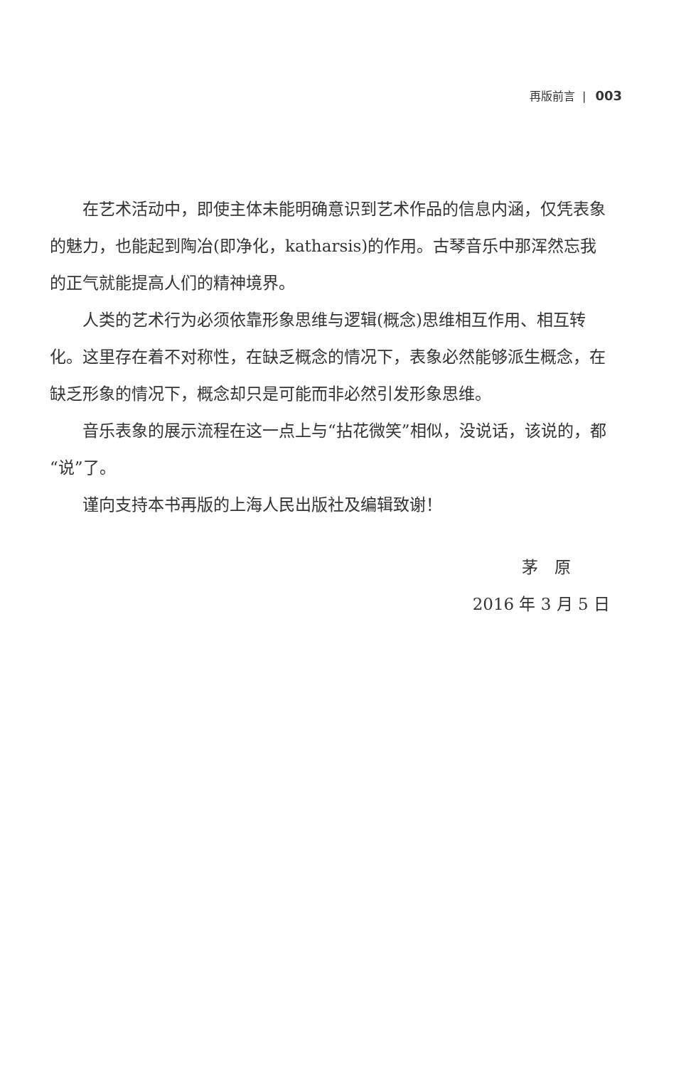再版前言 | 003
在艺术活动中，即使主体未能明确意识到艺术作品的信息内涵，仅凭表象的魅力，也能起到陶冶(即净化，katharsis)的作用。古琴音乐中那浑然忘我的正气就能提高人们的精神境界。
人类的艺术行为必须依靠形象思维与逻辑(概念)思维相互作用、相互转化。这里存在着不对称性，在缺乏概念的情况下，表象必然能够派生概念，在缺乏形象的情况下，概念却只是可能而非必然引发形象思维。
音乐表象的展示流程在这一点上与“拈花微笑”相似，没说话，该说的，都“说”了。
谨向支持本书再版的上海人民出版社及编辑致谢！
茅　原
2016 年 3 月 5 日